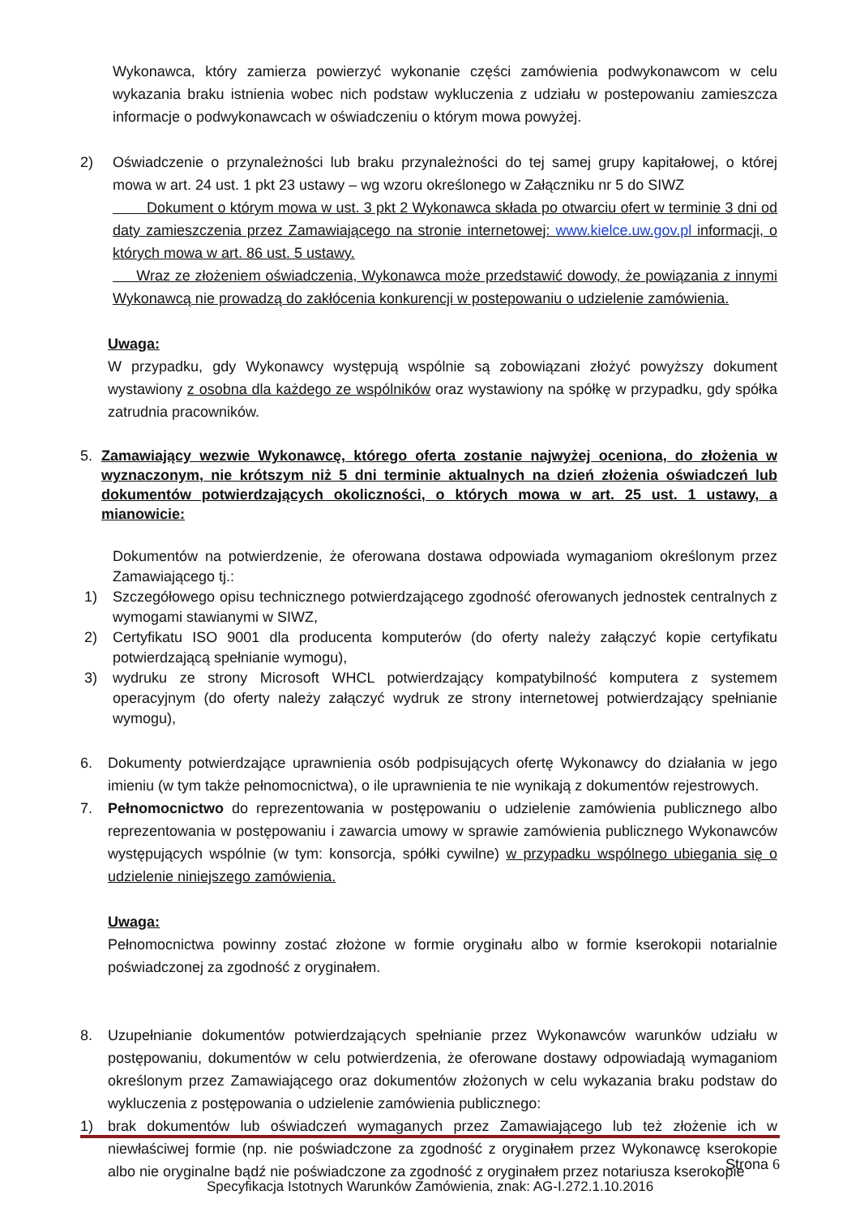Wykonawca, który zamierza powierzyć wykonanie części zamówienia podwykonawcom w celu wykazania braku istnienia wobec nich podstaw wykluczenia z udziału w postepowaniu zamieszcza informacje o podwykonawcach w oświadczeniu o którym mowa powyżej.
2) Oświadczenie o przynależności lub braku przynależności do tej samej grupy kapitałowej, o której mowa w art. 24 ust. 1 pkt 23 ustawy – wg wzoru określonego w Załączniku nr 5 do SIWZ
Dokument o którym mowa w ust. 3 pkt 2 Wykonawca składa po otwarciu ofert w terminie 3 dni od daty zamieszczenia przez Zamawiającego na stronie internetowej: www.kielce.uw.gov.pl informacji, o których mowa w art. 86 ust. 5 ustawy.
Wraz ze złożeniem oświadczenia, Wykonawca może przedstawić dowody, że powiązania z innymi Wykonawcą nie prowadzą do zakłócenia konkurencji w postepowaniu o udzielenie zamówienia.
Uwaga:
W przypadku, gdy Wykonawcy występują wspólnie są zobowiązani złożyć powyższy dokument wystawiony z osobna dla każdego ze wspólników oraz wystawiony na spółkę w przypadku, gdy spółka zatrudnia pracowników.
5. Zamawiający wezwie Wykonawcę, którego oferta zostanie najwyżej oceniona, do złożenia w wyznaczonym, nie krótszym niż 5 dni terminie aktualnych na dzień złożenia oświadczeń lub dokumentów potwierdzających okoliczności, o których mowa w art. 25 ust. 1 ustawy, a mianowicie:
Dokumentów na potwierdzenie, że oferowana dostawa odpowiada wymaganiom określonym przez Zamawiającego tj.:
1) Szczegółowego opisu technicznego potwierdzającego zgodność oferowanych jednostek centralnych z wymogami stawianymi w SIWZ,
2) Certyfikatu ISO 9001 dla producenta komputerów (do oferty należy załączyć kopie certyfikatu potwierdzającą spełnianie wymogu),
3) wydruku ze strony Microsoft WHCL potwierdzający kompatybilność komputera z systemem operacyjnym (do oferty należy załączyć wydruk ze strony internetowej potwierdzający spełnianie wymogu),
6. Dokumenty potwierdzające uprawnienia osób podpisujących ofertę Wykonawcy do działania w jego imieniu (w tym także pełnomocnictwa), o ile uprawnienia te nie wynikają z dokumentów rejestrowych.
7. Pełnomocnictwo do reprezentowania w postępowaniu o udzielenie zamówienia publicznego albo reprezentowania w postępowaniu i zawarcia umowy w sprawie zamówienia publicznego Wykonawców występujących wspólnie (w tym: konsorcja, spółki cywilne) w przypadku wspólnego ubiegania się o udzielenie niniejszego zamówienia.
Uwaga:
Pełnomocnictwa powinny zostać złożone w formie oryginału albo w formie kserokopii notarialnie poświadczonej za zgodność z oryginałem.
8. Uzupełnianie dokumentów potwierdzających spełnianie przez Wykonawców warunków udziału w postępowaniu, dokumentów w celu potwierdzenia, że oferowane dostawy odpowiadają wymaganiom określonym przez Zamawiającego oraz dokumentów złożonych w celu wykazania braku podstaw do wykluczenia z postępowania o udzielenie zamówienia publicznego:
1) brak dokumentów lub oświadczeń wymaganych przez Zamawiającego lub też złożenie ich w niewłaściwej formie (np. nie poświadczone za zgodność z oryginałem przez Wykonawcę kserokopie albo nie oryginalne bądź nie poświadczone za zgodność z oryginałem przez notariusza kserokopie
Strona 6
Specyfikacja Istotnych Warunków Zamówienia, znak: AG-I.272.1.10.2016